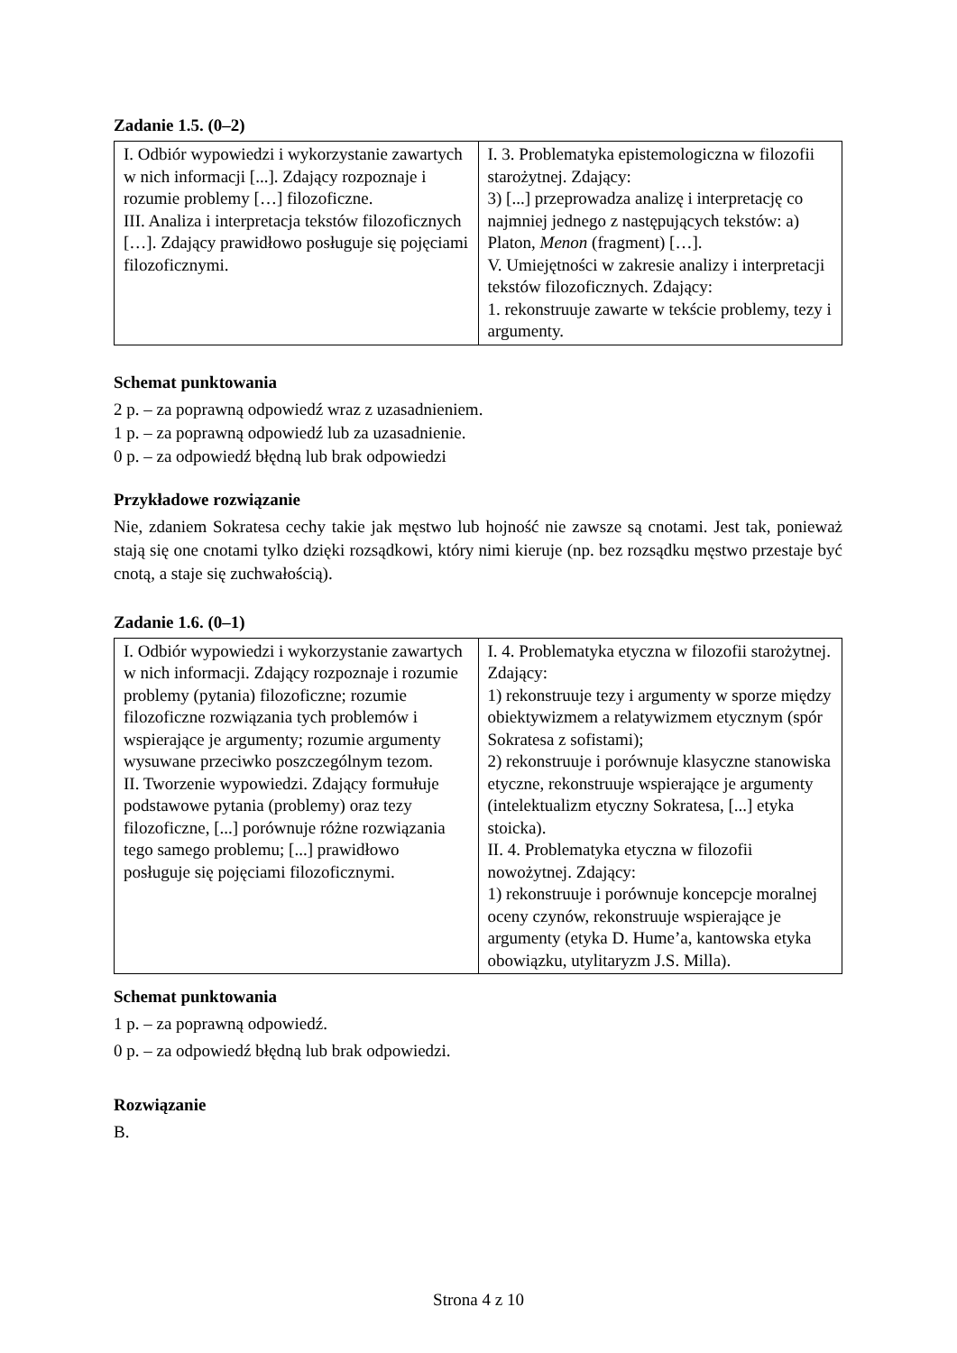Zadanie 1.5. (0–2)
| I. Odbiór wypowiedzi i wykorzystanie zawartych w nich informacji [...]. Zdający rozpoznaje i rozumie problemy […] filozoficzne. III. Analiza i interpretacja tekstów filozoficznych […]. Zdający prawidłowo posługuje się pojęciami filozoficznymi. | I. 3. Problematyka epistemologiczna w filozofii starożytnej. Zdający: 3) [...] przeprowadza analizę i interpretację co najmniej jednego z następujących tekstów: a) Platon, Menon (fragment) […]. V. Umiejętności w zakresie analizy i interpretacji tekstów filozoficznych. Zdający: 1. rekonstruuje zawarte w tekście problemy, tezy i argumenty. |
Schemat punktowania
2 p. – za poprawną odpowiedź wraz z uzasadnieniem.
1 p. – za poprawną odpowiedź lub za uzasadnienie.
0 p. – za odpowiedź błędną lub brak odpowiedzi
Przykładowe rozwiązanie
Nie, zdaniem Sokratesa cechy takie jak męstwo lub hojność nie zawsze są cnotami. Jest tak, ponieważ stają się one cnotami tylko dzięki rozsądkowi, który nimi kieruje (np. bez rozsądku męstwo przestaje być cnotą, a staje się zuchwałością).
Zadanie 1.6. (0–1)
| I. Odbiór wypowiedzi i wykorzystanie zawartych w nich informacji. Zdający rozpoznaje i rozumie problemy (pytania) filozoficzne; rozumie filozoficzne rozwiązania tych problemów i wspierające je argumenty; rozumie argumenty wysuwane przeciwko poszczególnym tezom. II. Tworzenie wypowiedzi. Zdający formułuje podstawowe pytania (problemy) oraz tezy filozoficzne, [...] porównuje różne rozwiązania tego samego problemu; [...] prawidłowo posługuje się pojęciami filozoficznymi. | I. 4. Problematyka etyczna w filozofii starożytnej. Zdający: 1) rekonstruuje tezy i argumenty w sporze między obiektywizmem a relatywizmem etycznym (spór Sokratesa z sofistami); 2) rekonstruuje i porównuje klasyczne stanowiska etyczne, rekonstruuje wspierające je argumenty (intelektualizm etyczny Sokratesa, [...] etyka stoicka). II. 4. Problematyka etyczna w filozofii nowożytnej. Zdający: 1) rekonstruuje i porównuje koncepcje moralnej oceny czynów, rekonstruuje wspierające je argumenty (etyka D. Hume’a, kantowska etyka obowiązku, utylitaryzm J.S. Milla). |
Schemat punktowania
1 p. – za poprawną odpowiedź.
0 p. – za odpowiedź błędną lub brak odpowiedzi.
Rozwiązanie
B.
Strona 4 z 10